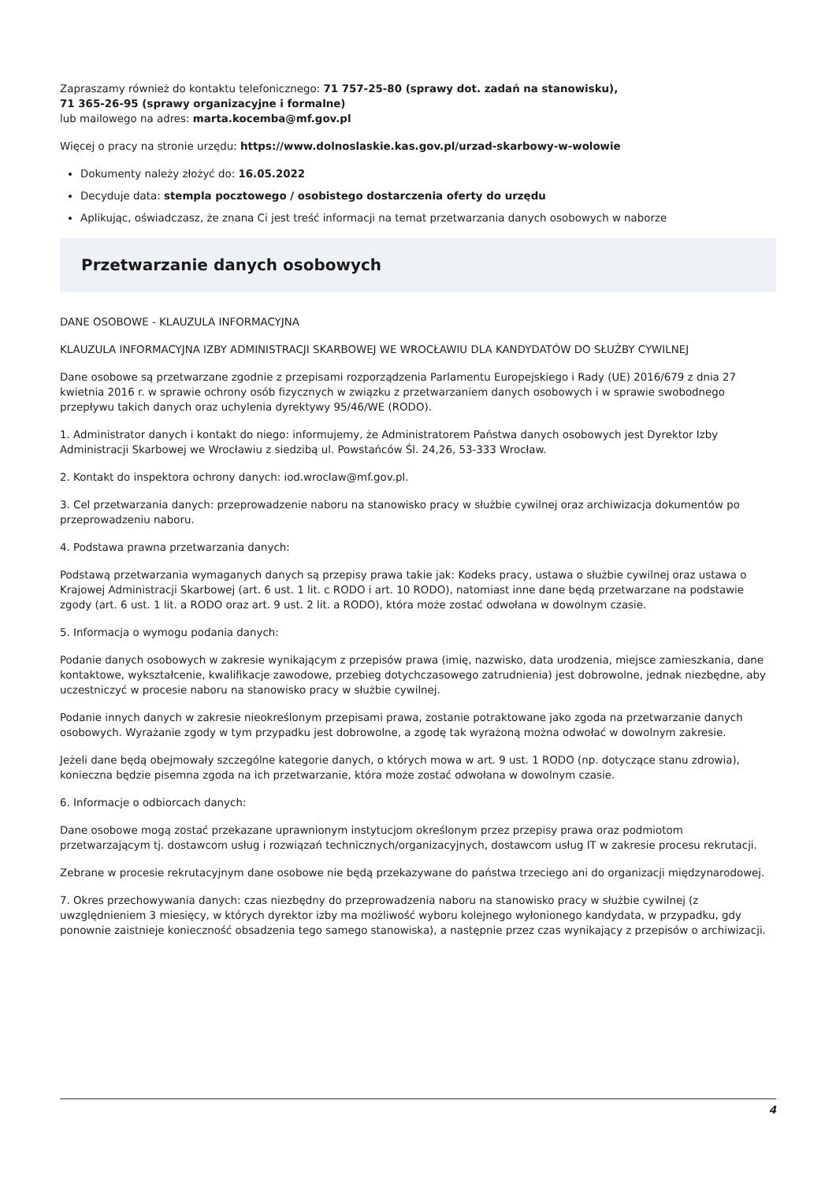Zapraszamy również do kontaktu telefonicznego: 71 757-25-80 (sprawy dot. zadań na stanowisku),
71 365-26-95 (sprawy organizacyjne i formalne)
lub mailowego na adres: marta.kocemba@mf.gov.pl
Więcej o pracy na stronie urzędu: https://www.dolnoslaskie.kas.gov.pl/urzad-skarbowy-w-wolowie
Dokumenty należy złożyć do: 16.05.2022
Decyduje data: stempla pocztowego / osobistego dostarczenia oferty do urzędu
Aplikując, oświadczasz, że znana Ci jest treść informacji na temat przetwarzania danych osobowych w naborze
Przetwarzanie danych osobowych
DANE OSOBOWE - KLAUZULA INFORMACYJNA
KLAUZULA INFORMACYJNA IZBY ADMINISTRACJI SKARBOWEJ WE WROCŁAWIU DLA KANDYDATÓW DO SŁUŻBY CYWILNEJ
Dane osobowe są przetwarzane zgodnie z przepisami rozporządzenia Parlamentu Europejskiego i Rady (UE) 2016/679 z dnia 27 kwietnia 2016 r. w sprawie ochrony osób fizycznych w związku z przetwarzaniem danych osobowych i w sprawie swobodnego przepływu takich danych oraz uchylenia dyrektywy 95/46/WE (RODO).
1. Administrator danych i kontakt do niego: informujemy, że Administratorem Państwa danych osobowych jest Dyrektor Izby Administracji Skarbowej we Wrocławiu z siedzibą ul. Powstańców Śl. 24,26, 53-333 Wrocław.
2. Kontakt do inspektora ochrony danych: iod.wroclaw@mf.gov.pl.
3. Cel przetwarzania danych: przeprowadzenie naboru na stanowisko pracy w służbie cywilnej oraz archiwizacja dokumentów po przeprowadzeniu naboru.
4. Podstawa prawna przetwarzania danych:
Podstawą przetwarzania wymaganych danych są przepisy prawa takie jak: Kodeks pracy, ustawa o służbie cywilnej oraz ustawa o Krajowej Administracji Skarbowej (art. 6 ust. 1 lit. c RODO i art. 10 RODO), natomiast inne dane będą przetwarzane na podstawie zgody (art. 6 ust. 1 lit. a RODO oraz art. 9 ust. 2 lit. a RODO), która może zostać odwołana w dowolnym czasie.
5. Informacja o wymogu podania danych:
Podanie danych osobowych w zakresie wynikającym z przepisów prawa (imię, nazwisko, data urodzenia, miejsce zamieszkania, dane kontaktowe, wykształcenie, kwalifikacje zawodowe, przebieg dotychczasowego zatrudnienia) jest dobrowolne, jednak niezbędne, aby uczestniczyć w procesie naboru na stanowisko pracy w służbie cywilnej.
Podanie innych danych w zakresie nieokreślonym przepisami prawa, zostanie potraktowane jako zgoda na przetwarzanie danych osobowych. Wyrażanie zgody w tym przypadku jest dobrowolne, a zgodę tak wyrażoną można odwołać w dowolnym zakresie.
Jeżeli dane będą obejmowały szczególne kategorie danych, o których mowa w art. 9 ust. 1 RODO (np. dotyczące stanu zdrowia), konieczna będzie pisemna zgoda na ich przetwarzanie, która może zostać odwołana w dowolnym czasie.
6. Informacje o odbiorcach danych:
Dane osobowe mogą zostać przekazane uprawnionym instytucjom określonym przez przepisy prawa oraz podmiotom przetwarzającym tj. dostawcom usług i rozwiązań technicznych/organizacyjnych, dostawcom usług IT w zakresie procesu rekrutacji.
Zebrane w procesie rekrutacyjnym dane osobowe nie będą przekazywane do państwa trzeciego ani do organizacji międzynarodowej.
7. Okres przechowywania danych: czas niezbędny do przeprowadzenia naboru na stanowisko pracy w służbie cywilnej (z uwzględnieniem 3 miesięcy, w których dyrektor izby ma możliwość wyboru kolejnego wyłonionego kandydata, w przypadku, gdy ponownie zaistnieje konieczność obsadzenia tego samego stanowiska), a następnie przez czas wynikający z przepisów o archiwizacji.
4